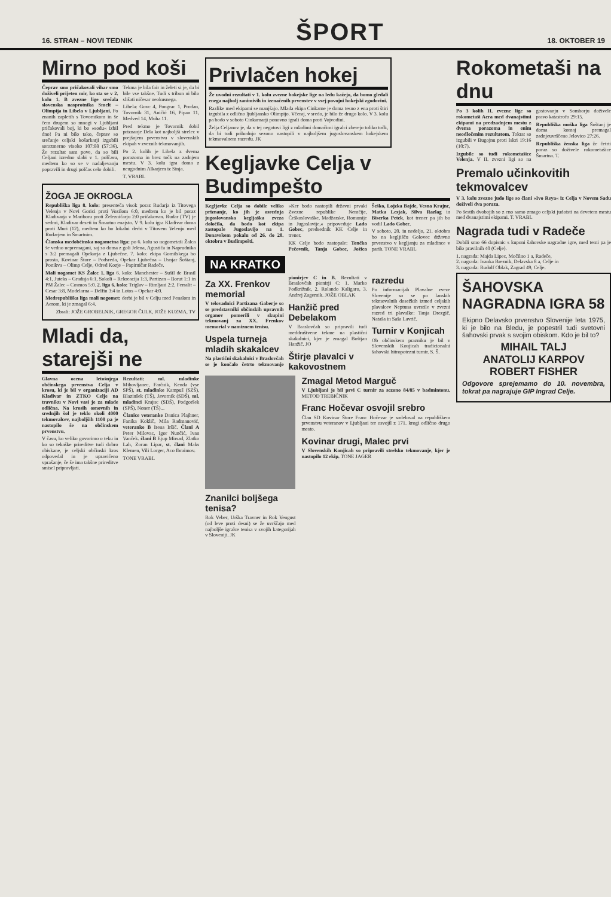16. STRAN – NOVI TEDNIK ŠPORT 18. OKTOBER 19
Mirno pod koši
Čeprav smo pričakovali vihar smo doživeli prijeten mir, ko sta se v 2. kolu 1. B zvezne lige srečala slovenska nasprotnika Smelt – Olimpija in Libela v Ljubljani. Po znanih zapletih s Tovornikom in še čem drugem so mnogi v Ljubljani pričakovali boj, ki bo »sodu« izbil dno! Pa ni bilo tako, čeprav so srečanje celjski košarkarji izgubili sorazmerno visoko 107:88 (57:36). Že rezultat sam pove, da so bili Celjani izredno slabi v 1. polčasu, medtem ko so se v nadaljevanju popravili in drugi polčas celo dobili.
Tekma je bila fair in želeti si je, da bi bile vse takšne. Tudi s tribun ni bilo slišati ničesar neokusnega.
Libela: Govc 4, Pongrac 1, Prodan, Tovornik 31, Aničić 16, Pipan 11, Medved 14, Muha 11.
Pred tekmo je Tovornik dobil priznanje Dela kot najboljši strelec v prejšnjem prvenstvu v slovenskih ekipah v zveznih tekmovanjih.
Po 2. kolih je Libela z dvema porazoma in brez točk na zadnjem mestu. V 3. kolu igra doma z neugodnim Alkarjem iz Sinja.
T. VRABL
ŽOGA JE OKROGLA
Republiška liga 8. kolo: presenteča visok poraz Rudarja iz Titovega Velenja v Novi Gorici proti Vozilom 6:0, medtem ko je bil poraz Kladivarja v Mariboru proti Železničarju 2:0 pričakovan. Rudar (TV) je sedmi, Kladivar deseti in Šmartno enajsto. V 9. kolu igra Kladivar doma proti Muri (12), medtem ko bo lokalni derbi v Titovem Velenju med Rudarjem in Šmartnim.
Članska medobčinska nogometna liga: po 6. kolu so nogometaši Žalca še vedno nepremagani, saj so doma z goli Jelena, Agustiča in Naprudnika s 3:2 premagali Opekarja z Ljubečne. 7. kolo: ekipa Gomilskega bo prosta, Kovinar Štore – Podsreda, Opekar Ljubečna – Usnjar Šoštanj, Ponikva – Olimp Celje, Odred Kozje – Papirničar Radeče.
Mali nogomet KS Žalec 1. liga 6. kolo: Manchester – Sušil de Brasil 4:1, Juteks – Gradnja 6:1, Sokoli – Rekreacija 1:3, Partizan – Borut 1:1 in PM Žalec – Cosmos 5:0. 2. liga 6. kolo: Triglav – Rimljani 2:2, Ferralit – Cesar 3:8, Modelarna – Delfin 3:4 in Lotos – Opekar 4:0.
Medrepubliška liga mali nogomet: derbi je bil v Celju med Penalom in Aerom, ki je zmagal 6:4.
Zbrali: JOŽE GROBELNIK, GREGOR ČULK, JOŽE KUZMA, TV
Mladi da, starejši ne
Glavna ocena letošnjega občinskega prvenstva Celja v krosu, ki je bil v organizaciji AD Kladivar in ZTKO Celje na travniku v Novi vasi je za mlade odlična. Na krosih osnovnih in srednjih šol je teklo okoli 4000 tekmovalcev, najboljših 1100 pa je nastopilo še na občinskem prvenstvu.
V času, ko veliko govorimo o teku in ko so tekaške prireditve tudi dobro obiskane, je celjski občinski kros odpovedal in je upravičeno vprašanje, če še ima takšne prireditve smisel pripravljati.
Rezultati: ml. mladinke Mihovljanec, Farčnik, Kenda (vse SPŠ), st. mladinke Kampuš (SZŠ), Blazinšek (TŠ), Javornik (SDŠ), ml. mladinci Krajnc (SDŠ), Podgoršek (SPŠ), Noner (TŠ)...
Članice veteranke Danica Plajhner, Fanika Koklič, Mila Radmanović, veteranke B Irena Iršič. Člani A Peter Milovac, Igor Nunčić, Ivan Vanček. člani B Ejup Mirsad, Zlatko Lah, Zoran Lipar, st. člani Maks Klemen, Vili Lorger, Aco Ibraimov.
TONE VRABL
Privlačen hokej
Že uvodni rezultati v 1. kolu zvezne hokejske lige na ledu kažejo, da bomo gledali enega najbolj zanimivih in izenačenih prvenstev v vsej povojni hokejski zgodovini.
Razlike med ekipami se manjšajo. Mlada ekipa Cinkarne je doma tesno z ena proti štiri izgubila z odlično ljubljansko Olimpijo. Včeraj, v sredo, je bilo že drugo kolo. V 3. kolu pa bodo v soboto Cinkarnarji ponovno igrali doma proti Vojvodini.
Želja Celjanov je, da v tej negotovi ligi z mladimi domačimi igralci zberejo toliko točk, da bi tudi prihodnjo sezono nastopili v najboljšem jugoslovanskem hokejskem tekmovalnem razredu. JK
Kegljavke Celja v Budimpešto
Kegljavke Celja so dobile veliko priznanje, ko jih je osrednja jugoslovanska kegljaška zveza določila, da bodo kot ekipa zastopale Jugoslavijo na 1. Donavskem pokalu od 26. do 28. oktobra v Budimpešti.
»Ker bodo nastopili državni prvaki Zvezne republike Nemčije, Češkoslovaške, Madžarske, Romunije in Jugoslavije,« pripoveduje Lado Gobec, predsednik KK Celje in trener.
KK Celje bodo zastopale: Tončka Pečovnik, Tanja Gobec, Jožica Šeško, Lojzka Bajde, Vesna Krajnc, Matka Lesjak, Silva Razlag in Biserka Petek, kot trener pa jih bo vodil Lado Gobec.
V soboto, 20. in nedeljo, 21. oktobra bo na kegljišču Golovec državno prvenstvo v kegljanju za mladince v parih. TONE VRABL
NA KRATKO
Za XX. Frenkov memorial
V telovadnici Partizana Gaberje so se predstavniki občinskih upravnih organov pomerili v skupini tekmovanj za XX. Frenkov memorial v namiznem tenisu.
Uspela turneja mladih skakalcev
Na plastični skakalnici v Braslovčah se je končalo četrto tekmovanje pionirjev C in B. Rezultati v Braslovčah pionirji C: 1. Marko Podkrižnik, 2. Rolando Kaligaro, 3. Andrej Zagernik. JOŽE OBLAK
Hanžič pred Debelakom
V Braslovčah so pripravili tudi meddruštvene tekme na plastični skakalnici, kjer je zmagal Boštjan Hanžič. JO
Štirje plavalci v kakovostnem razredu
Po informacijah Plavalne zveze Slovenije so se po lanskih tekmovalnih dosežkih izmed celjskih plavalcev Neptuna uvrstile v zvezni razred tri plavalke: Tanja Drezgič, Nataša in Saša Lavrič.
Turnir v Konjicah
Ob občinskem prazniku je bil v Slovenskih Konjicah tradicionalni šahovski hitropotezni turnir. S. Š.
Znanilci boljšega tenisa?
Rok Veber, Urška Travner in Rok Vengust (od leve proti desni) se že uvrščajo med najboljše igralce tenisa v svojih kategorijah v Sloveniji. JK
Zmagal Metod Marguč
V Ljubljani je bil prvi C turnir za sezono 84/85 v badmintonu. METOD TREBIČNIK
Franc Hočevar osvojil srebro
Član SD Kovinar Štore Franc Hočevar je sodeloval na republiškem prvenstvu veteranov v Ljubljani ter osvojil z 171. krogi odlično drugo mesto.
Kovinar drugi, Malec prvi
V Slovenskih Konjicah so pripravili strelsko tekmovanje, kjer je nastopilo 12 ekip. TONE JAGER
Rokometaši na dnu
Po 3 kolih II. zvezne lige so rokometaši Aera med dvanajstimi ekipami na predzadnjem mestu z dvema porazoma in enim neodločenim rezultatom. Tokrat so izgubili v Bugojnu proti Iskri 19:16 (10:7).
Izgubile so tudi rokometašice Velenja. V II. zvezni ligi so na gostovanju v Somborju doživele pravo katastrofo 29:15.
Republiška moška liga Šoštanj je doma komaj premagal zadnjeuvrščeno Jelovico 27:26.
Republiška ženska liga že četrti poraz so doživele rokometašice Šmartna. T.
Premalo učinkovitih tekmovalcev
V 3. kolu zvezne judo lige so člani »Ivo Reya« iz Celja v Novem Sadu doživeli dva poraza.
Po šestih dvobojih so z eno samo zmago celjski judoisti na devetem mestu med dvanajstimi ekipami. T. VRABL
Nagrada tudi v Radeče
Dobili smo 66 dopisnic s kuponi šahovske nagradne igre, med temi pa je bilo pravilnih 40 (Celje).
1. nagrada: Majda Lipec, Močilno 1 a, Radeče,
2. nagrada: Ivanka Breznik, Delavska 8 a, Celje in
3. nagrada: Rudolf Oblak, Zagrad 49, Celje.
ŠAHOVSKA NAGRADNA IGRA 58
Ekipno Delavsko prvenstvo Slovenije leta 1975, ki je bilo na Bledu, je popestril tudi svetovni šahovski prvak s svojim obiskom. Kdo je bil to?
MIHAIL TALJ
ANATOLIJ KARPOV
ROBERT FISHER
Odgovore sprejemamo do 10. novembra, tokrat pa nagrajuje GIP Ingrad Celje.